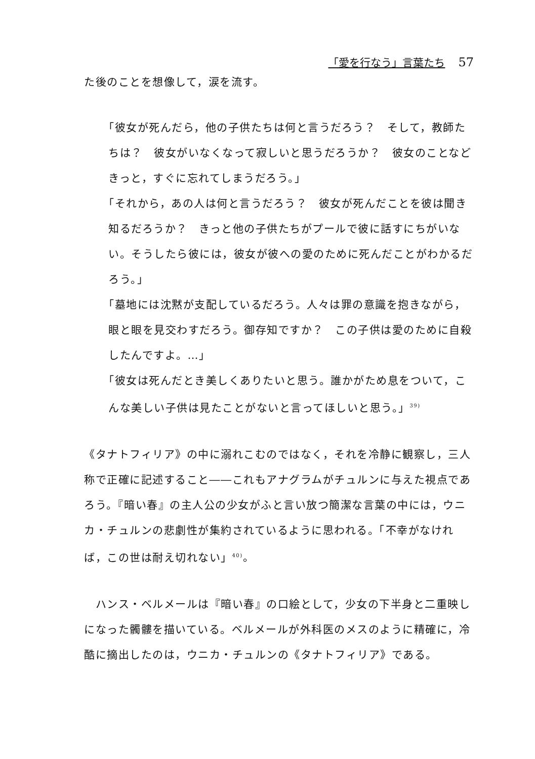「愛を行なう」言葉たち 57
た後のことを想像して，涙を流す。
「彼女が死んだら，他の子供たちは何と言うだろう？　そして，教師たちは？　彼女がいなくなって寂しいと思うだろうか？　彼女のことなどきっと，すぐに忘れてしまうだろう。」
「それから，あの人は何と言うだろう？　彼女が死んだことを彼は聞き知るだろうか？　きっと他の子供たちがプールで彼に話すにちがいない。そうしたら彼には，彼女が彼への愛のために死んだことがわかるだろう。」
「墓地には沈黙が支配しているだろう。人々は罪の意識を抱きながら，眼と眼を見交わすだろう。御存知ですか？　この子供は愛のために自殺したんですよ。…」
「彼女は死んだとき美しくありたいと思う。誰かがため息をついて，こんな美しい子供は見たことがないと言ってほしいと思う。」<sup>39)</sup>
《タナトフィリア》の中に溺れこむのではなく，それを冷静に観察し，三人称で正確に記述すること――これもアナグラムがチュルンに与えた視点であろう。『暗い春』の主人公の少女がふと言い放つ簡潔な言葉の中には，ウニカ・チュルンの悲劇性が集約されているように思われる。「不幸がなければ，この世は耐え切れない」<sup>40)</sup>。
　ハンス・ベルメールは『暗い春』の口絵として，少女の下半身と二重映しになった髑髏を描いている。ベルメールが外科医のメスのように精確に，冷酷に摘出したのは，ウニカ・チュルンの《タナトフィリア》である。